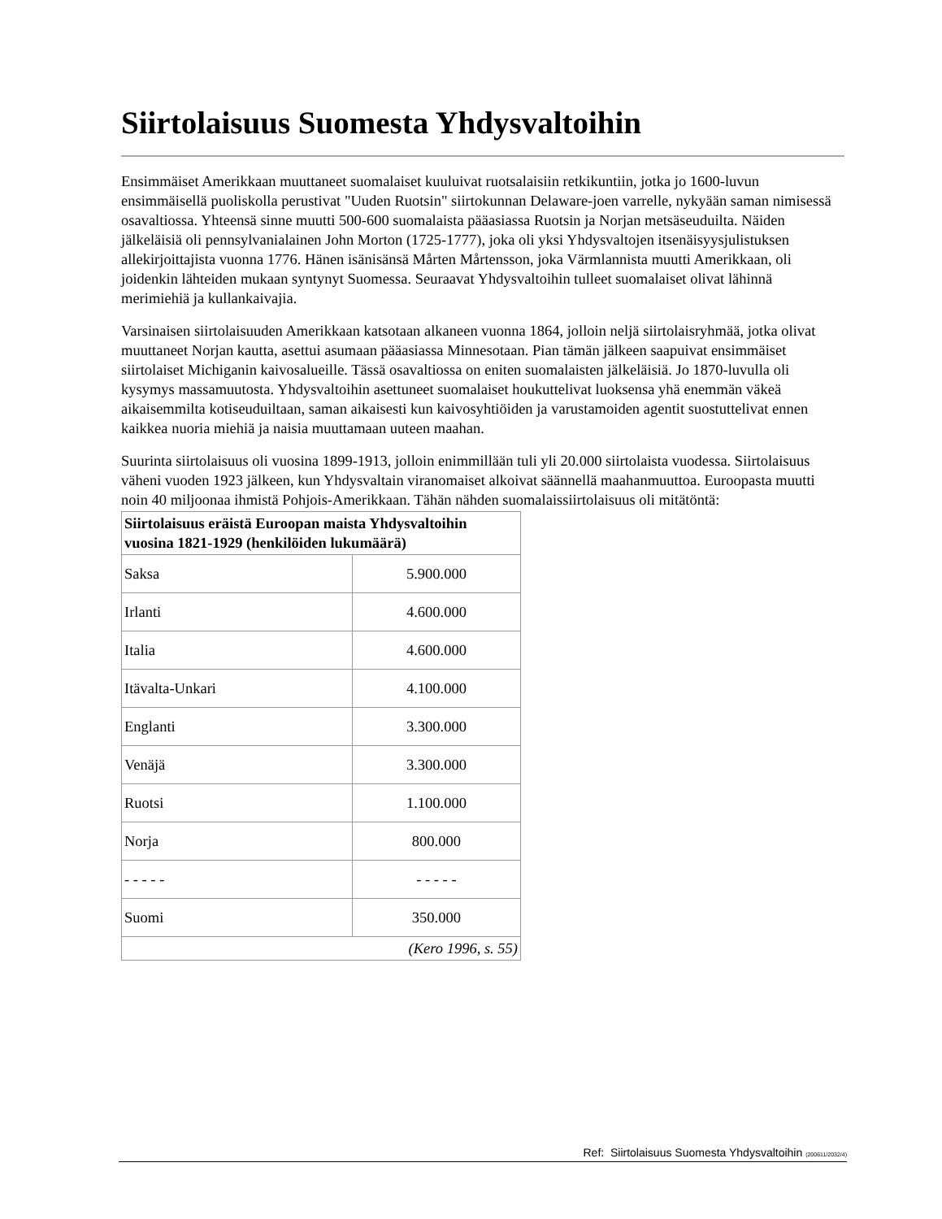Siirtolaisuus Suomesta Yhdysvaltoihin
Ensimmäiset Amerikkaan muuttaneet suomalaiset kuuluivat ruotsalaisiin retkikuntiin, jotka jo 1600-luvun ensimmäisellä puoliskolla perustivat "Uuden Ruotsin" siirtokunnan Delaware-joen varrelle, nykyään saman nimisessä osavaltiossa. Yhteensä sinne muutti 500-600 suomalaista pääasiassa Ruotsin ja Norjan metsäseuduilta. Näiden jälkeläisiä oli pennsylvanialainen John Morton (1725-1777), joka oli yksi Yhdysvaltojen itsenäisyysjulistuksen allekirjoittajista vuonna 1776. Hänen isänisänsä Mårten Mårtensson, joka Värmlannista muutti Amerikkaan, oli joidenkin lähteiden mukaan syntynyt Suomessa. Seuraavat Yhdysvaltoihin tulleet suomalaiset olivat lähinnä merimiehiä ja kullankaivajia.
Varsinaisen siirtolaisuuden Amerikkaan katsotaan alkaneen vuonna 1864, jolloin neljä siirtolaisryhmää, jotka olivat muuttaneet Norjan kautta, asettui asumaan pääasiassa Minnesotaan. Pian tämän jälkeen saapuivat ensimmäiset siirtolaiset Michiganin kaivosalueille. Tässä osavaltiossa on eniten suomalaisten jälkeläisiä. Jo 1870-luvulla oli kysymys massamuutosta. Yhdysvaltoihin asettuneet suomalaiset houkuttelivat luoksensa yhä enemmän väkeä aikaisemmilta kotiseuduiltaan, saman aikaisesti kun kaivosyhtiöiden ja varustamoiden agentit suostuttelivat ennen kaikkea nuoria miehiä ja naisia muuttamaan uuteen maahan.
Suurinta siirtolaisuus oli vuosina 1899-1913, jolloin enimmillään tuli yli 20.000 siirtolaista vuodessa. Siirtolaisuus väheni vuoden 1923 jälkeen, kun Yhdysvaltain viranomaiset alkoivat säännellä maahanmuuttoa. Euroopasta muutti noin 40 miljoonaa ihmistä Pohjois-Amerikkaan. Tähän nähden suomalaissiirtolaisuus oli mitätöntä:
| Siirtolaisuus eräistä Euroopan maista Yhdysvaltoihin vuosina 1821-1929 (henkilöiden lukumäärä) | |
| --- | --- |
| Saksa | 5.900.000 |
| Irlanti | 4.600.000 |
| Italia | 4.600.000 |
| Itävalta-Unkari | 4.100.000 |
| Englanti | 3.300.000 |
| Venäjä | 3.300.000 |
| Ruotsi | 1.100.000 |
| Norja | 800.000 |
| - - - - - | - - - - - |
| Suomi | 350.000 |
| (Kero 1996, s. 55) | |
Ref: Siirtolaisuus Suomesta Yhdysvaltoihin (200611/2032/4)